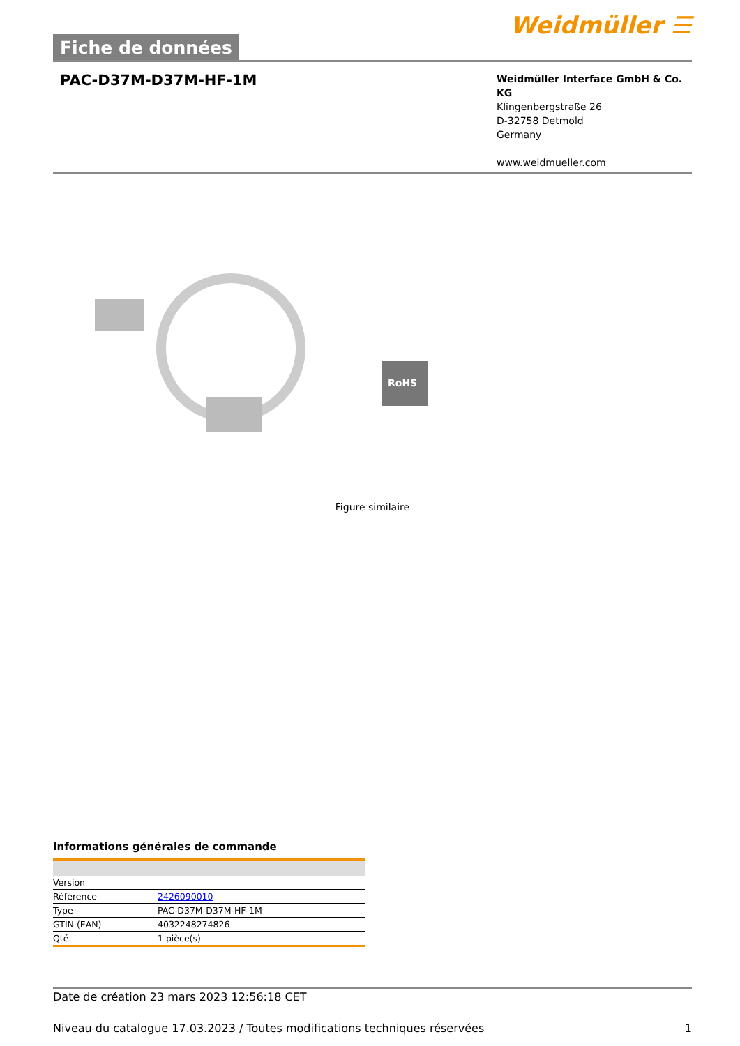Fiche de données
Weidmüller ☰
PAC-D37M-D37M-HF-1M
Weidmüller Interface GmbH & Co. KG
Klingenbergstraße 26
D-32758 Detmold
Germany
www.weidmueller.com
RoHS
Figure similaire
Informations générales de commande
| Version | |
| Référence | 2426090010 |
| Type | PAC-D37M-D37M-HF-1M |
| GTIN (EAN) | 4032248274826 |
| Qté. | 1 pièce(s) |
Date de création 23 mars 2023 12:56:18 CET
Niveau du catalogue 17.03.2023 / Toutes modifications techniques réservées 1